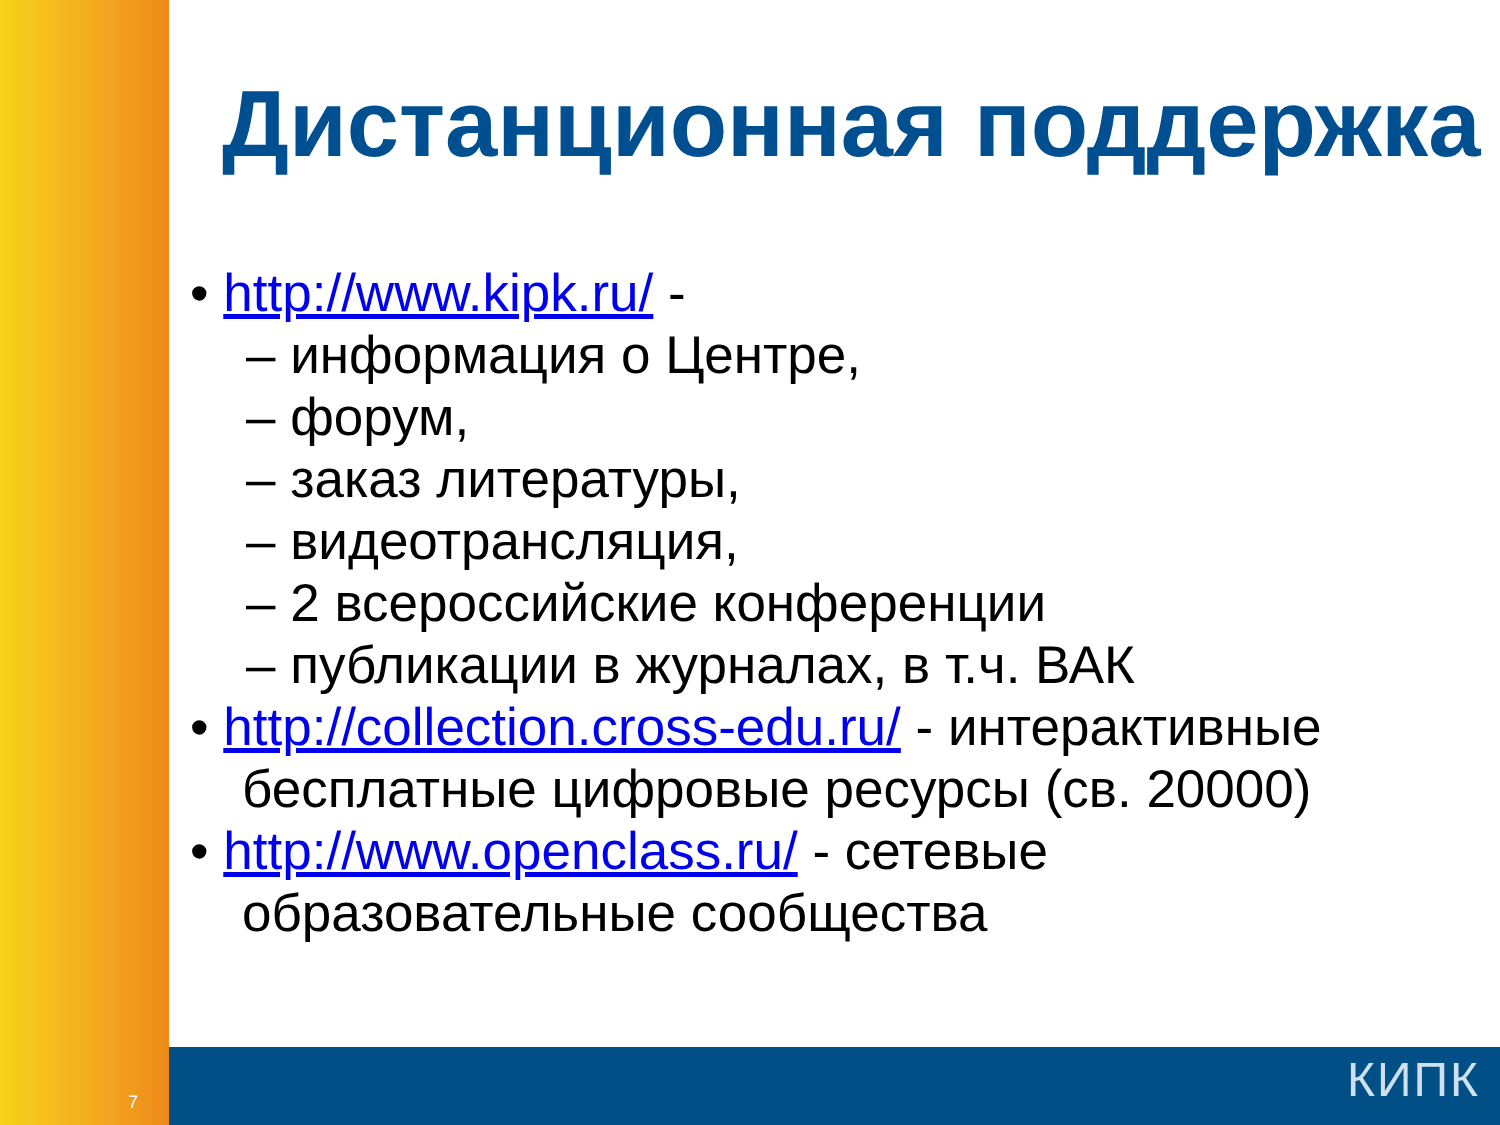Дистанционная поддержка
• http://www.kipk.ru/ -
– информация о Центре,
– форум,
– заказ литературы,
– видеотрансляция,
– 2 всероссийские конференции
– публикации в журналах, в т.ч. ВАК
• http://collection.cross-edu.ru/ - интерактивные бесплатные цифровые ресурсы (св. 20000)
• http://www.openclass.ru/ - сетевые образовательные сообщества
7 КИПК